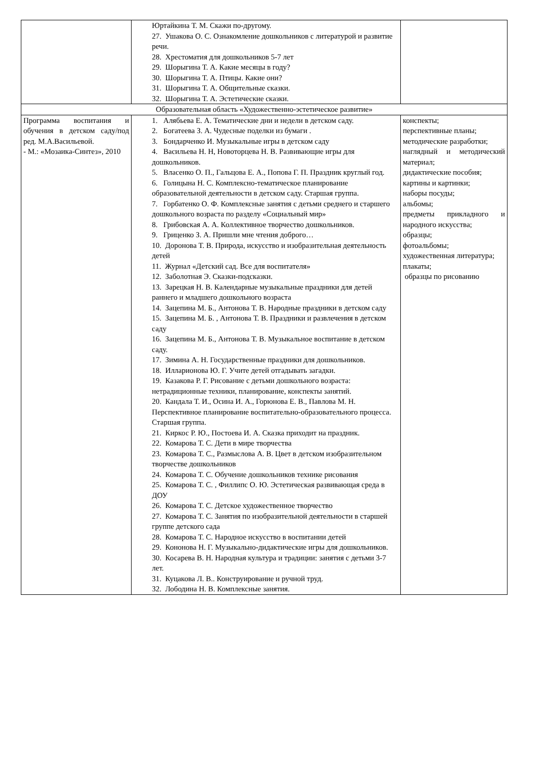| | Юртайкина Т. М. Скажи по-другому. 27. Ушакова О. С. Ознакомление дошкольников с литературой и развитие речи. 28. Хрестоматия для дошкольников 5-7 лет 29. Шорыгина Т. А. Какие месяцы в году? 30. Шорыгина Т. А. Птицы. Какие они? 31. Шорыгина Т. А. Общительные сказки. 32. Шорыгина Т. А. Эстетические сказки. | |
| Образовательная область «Художественно-эстетическое развитие» | | |
| Программа воспитания и обучения в детском саду/под ред. М.А.Васильевой. - М.: «Мозаика-Синтез», 2010 | 1. Алябьева Е. А. Тематические дни и недели в детском саду. 2. Богатеева З. А. Чудесные поделки из бумаги . 3. Бондарченко И. Музыкальные игры в детском саду 4. Васильева Н. Н, Новоторцева Н. В. Развивающие игры для дошкольников. 5. Власенко О. П., Гальцова Е. А., Попова Г. П. Праздник круглый год. 6. Голицына Н. С. Комплексно-тематическое планирование образовательной деятельности в детском саду. Старшая группа. 7. Горбатенко О. Ф. Комплексные занятия с детьми среднего и старшего дошкольного возраста по разделу «Социальный мир» 8. Грибовская А. А. Коллективное творчество дошкольников. 9. Гриценко З. А. Пришли мне чтения доброго… 10. Доронова Т. В. Природа, искусство и изобразительная деятельность детей 11. Журнал «Детский сад. Все для воспитателя» 12. Заболотная Э. Сказки-подсказки. 13. Зарецкая Н. В. Календарные музыкальные праздники для детей раннего и младшего дошкольного возраста 14. Зацепина М. Б., Антонова Т. В. Народные праздники в детском саду 15. Зацепина М. Б. , Антонова Т. В. Праздники и развлечения в детском саду 16. Зацепина М. Б., Антонова Т. В. Музыкальное воспитание в детском саду. 17. Зимина А. Н. Государственные праздники для дошкольников. 18. Илларионова Ю. Г. Учите детей отгадывать загадки. 19. Казакова Р. Г. Рисование с детьми дошкольного возраста: нетрадиционные техники, планирование, конспекты занятий. 20. Кандала Т. И., Осина И. А., Горюнова Е. В., Павлова М. Н. Перспективное планирование воспитательно-образовательного процесса. Старшая группа. 21. Киркос Р. Ю., Постоева И. А. Сказка приходит на праздник. 22. Комарова Т. С. Дети в мире творчества 23. Комарова Т. С., Размыслова А. В. Цвет в детском изобразительном творчестве дошкольников 24. Комарова Т. С. Обучение дошкольников технике рисования 25. Комарова Т. С. , Филлипс О. Ю. Эстетическая развивающая среда в ДОУ 26. Комарова Т. С. Детское художественное творчество 27. Комарова Т. С. Занятия по изобразительной деятельности в старшей группе детского сада 28. Комарова Т. С. Народное искусство в воспитании детей 29. Кононова Н. Г. Музыкально-дидактические игры для дошкольников. 30. Косарева В. Н. Народная культура и традиции: занятия с детьми 3-7 лет. 31. Куцакова Л. В.. Конструирование и ручной труд. 32. Лободина Н. В. Комплексные занятия. | конспекты; перспективные планы; методические разработки; наглядный и методический материал; дидактические пособия; картины и картинки; наборы посуды; альбомы; предметы прикладного и народного искусства; образцы; фотоальбомы; художественная литература; плакаты; образцы по рисованию |